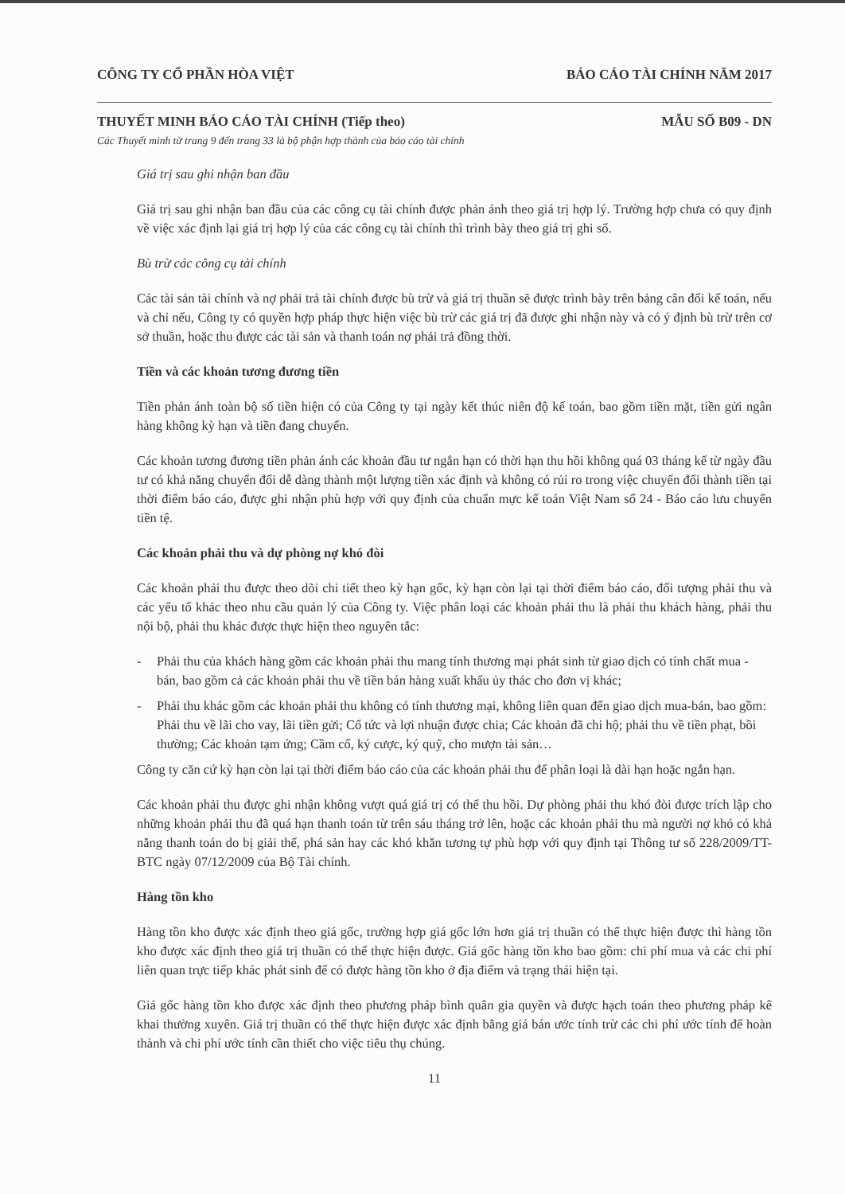CÔNG TY CỔ PHẦN HÒA VIỆT BÁO CÁO TÀI CHÍNH NĂM 2017
THUYẾT MINH BÁO CÁO TÀI CHÍNH (Tiếp theo)
MẪU SỐ B09 - DN
Các Thuyết minh từ trang 9 đến trang 33 là bộ phận hợp thành của báo cáo tài chính
Giá trị sau ghi nhận ban đầu
Giá trị sau ghi nhận ban đầu của các công cụ tài chính được phản ánh theo giá trị hợp lý. Trường hợp chưa có quy định về việc xác định lại giá trị hợp lý của các công cụ tài chính thì trình bày theo giá trị ghi sổ.
Bù trừ các công cụ tài chính
Các tài sản tài chính và nợ phải trả tài chính được bù trừ và giá trị thuần sẽ được trình bày trên bảng cân đối kế toán, nếu và chỉ nếu, Công ty có quyền hợp pháp thực hiện việc bù trừ các giá trị đã được ghi nhận này và có ý định bù trừ trên cơ sở thuần, hoặc thu được các tài sản và thanh toán nợ phải trả đồng thời.
Tiền và các khoản tương đương tiền
Tiền phản ánh toàn bộ số tiền hiện có của Công ty tại ngày kết thúc niên độ kế toán, bao gồm tiền mặt, tiền gửi ngân hàng không kỳ hạn và tiền đang chuyển.
Các khoản tương đương tiền phản ánh các khoản đầu tư ngắn hạn có thời hạn thu hồi không quá 03 tháng kể từ ngày đầu tư có khả năng chuyển đổi dễ dàng thành một lượng tiền xác định và không có rủi ro trong việc chuyển đổi thành tiền tại thời điểm báo cáo, được ghi nhận phù hợp với quy định của chuẩn mực kế toán Việt Nam số 24 - Báo cáo lưu chuyển tiền tệ.
Các khoản phải thu và dự phòng nợ khó đòi
Các khoản phải thu được theo dõi chi tiết theo kỳ hạn gốc, kỳ hạn còn lại tại thời điểm báo cáo, đối tượng phải thu và các yếu tố khác theo nhu cầu quản lý của Công ty. Việc phân loại các khoản phải thu là phải thu khách hàng, phải thu nội bộ, phải thu khác được thực hiện theo nguyên tắc:
- Phải thu của khách hàng gồm các khoản phải thu mang tính thương mại phát sinh từ giao dịch có tính chất mua - bán, bao gồm cả các khoản phải thu về tiền bán hàng xuất khẩu ủy thác cho đơn vị khác;
- Phải thu khác gồm các khoản phải thu không có tính thương mại, không liên quan đến giao dịch mua-bán, bao gồm: Phải thu về lãi cho vay, lãi tiền gửi; Cổ tức và lợi nhuận được chia; Các khoản đã chi hộ; phải thu về tiền phạt, bồi thường; Các khoản tạm ứng; Cầm cố, ký cược, ký quỹ, cho mượn tài sản…
Công ty căn cứ kỳ hạn còn lại tại thời điểm báo cáo của các khoản phải thu để phân loại là dài hạn hoặc ngắn hạn.
Các khoản phải thu được ghi nhận không vượt quá giá trị có thể thu hồi. Dự phòng phải thu khó đòi được trích lập cho những khoản phải thu đã quá hạn thanh toán từ trên sáu tháng trở lên, hoặc các khoản phải thu mà người nợ khó có khả năng thanh toán do bị giải thể, phá sản hay các khó khăn tương tự phù hợp với quy định tại Thông tư số 228/2009/TT-BTC ngày 07/12/2009 của Bộ Tài chính.
Hàng tồn kho
Hàng tồn kho được xác định theo giá gốc, trường hợp giá gốc lớn hơn giá trị thuần có thể thực hiện được thì hàng tồn kho được xác định theo giá trị thuần có thể thực hiện được. Giá gốc hàng tồn kho bao gồm: chi phí mua và các chi phí liên quan trực tiếp khác phát sinh để có được hàng tồn kho ở địa điểm và trạng thái hiện tại.
Giá gốc hàng tồn kho được xác định theo phương pháp bình quân gia quyền và được hạch toán theo phương pháp kê khai thường xuyên. Giá trị thuần có thể thực hiện được xác định bằng giá bán ước tính trừ các chi phí ước tính để hoàn thành và chi phí ước tính cần thiết cho việc tiêu thụ chúng.
11